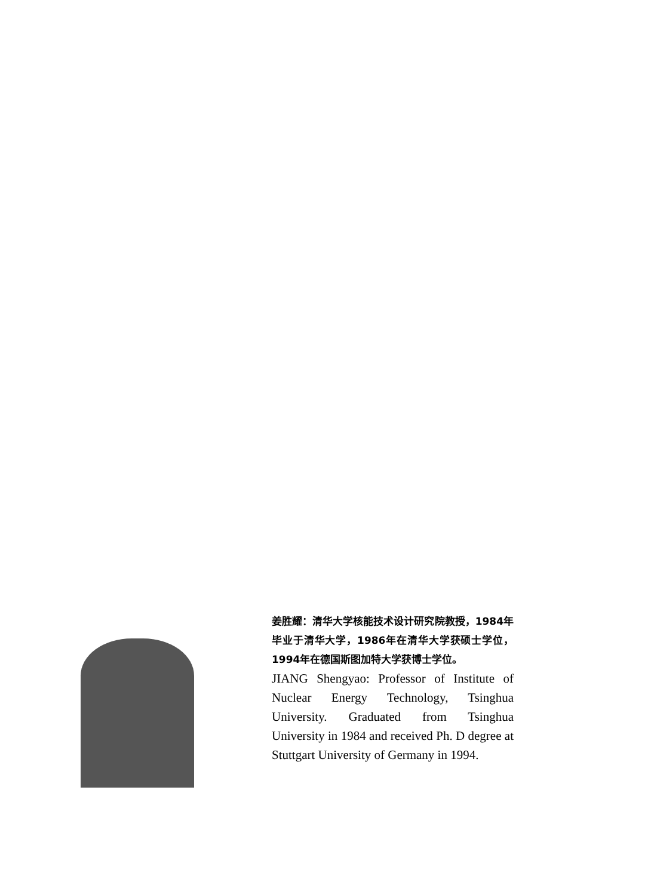姜胜耀：清华大学核能技术设计研究院教授，1984年毕业于清华大学，1986年在清华大学获硕士学位，1994年在德国斯图加特大学获博士学位。
JIANG Shengyao: Professor of Institute of Nuclear Energy Technology, Tsinghua University. Graduated from Tsinghua University in 1984 and received Ph. D degree at Stuttgart University of Germany in 1994.